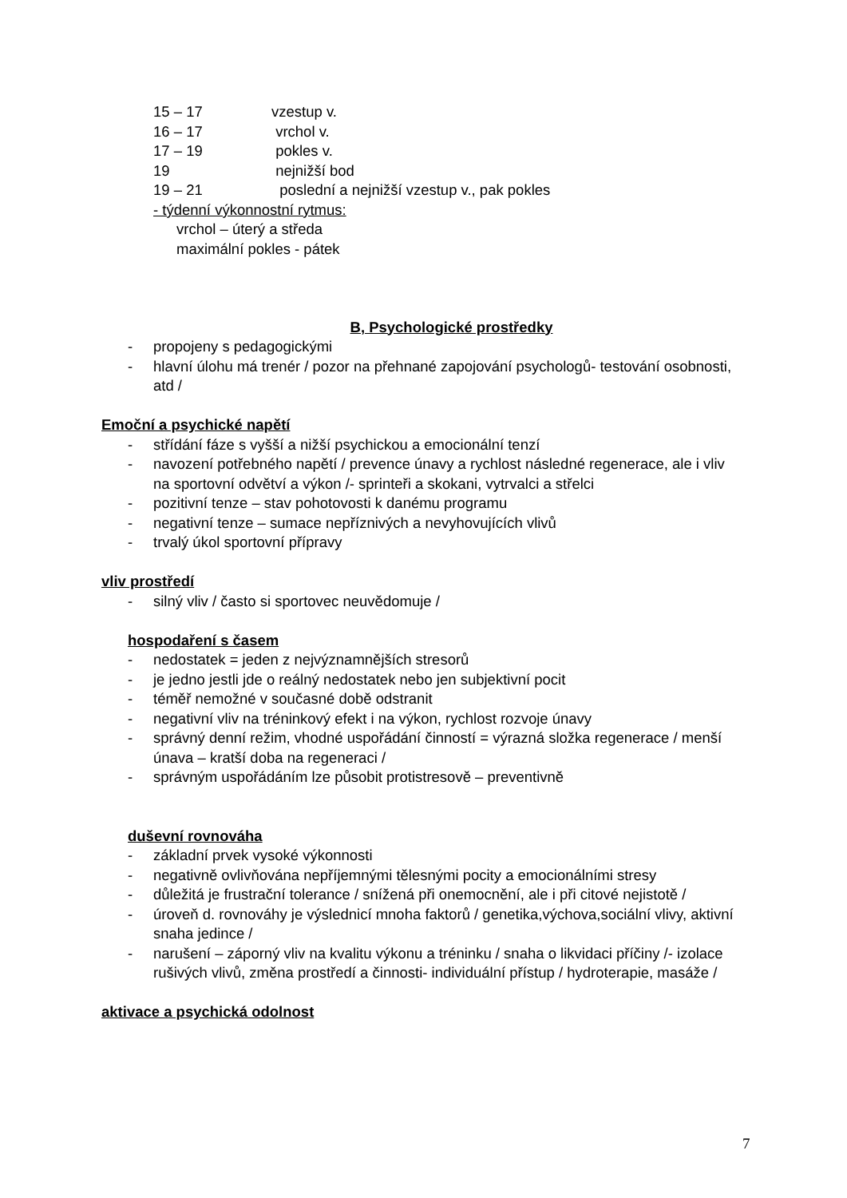15 – 17 vzestup v.
16 – 17 vrchol v.
17 – 19 pokles v.
19 nejnižší bod
19 – 21 poslední a nejnižší vzestup v., pak pokles
- týdenní výkonnostní rytmus:
vrchol – úterý a středa
maximální pokles - pátek
B, Psychologické prostředky
- propojeny s pedagogickými
- hlavní úlohu má trenér / pozor na přehnané zapojování psychologů- testování osobnosti, atd /
Emoční a psychické napětí
- střídání fáze s vyšší a nižší psychickou a emocionální tenzí
- navození potřebného napětí / prevence únavy a rychlost následné regenerace, ale i vliv na sportovní odvětví a výkon /- sprinteři a skokani, vytrvalci a střelci
- pozitivní tenze – stav pohotovosti k danému programu
- negativní tenze – sumace nepříznivých a nevyhovujících vlivů
- trvalý úkol sportovní přípravy
vliv prostředí
- silný vliv / často si sportovec neuvědomuje /
hospodaření s časem
- nedostatek = jeden z nejvýznamnějších stresorů
- je jedno jestli jde o reálný nedostatek nebo jen subjektivní pocit
- téměř nemožné v současné době odstranit
- negativní vliv na tréninkový efekt i na výkon, rychlost rozvoje únavy
- správný denní režim, vhodné uspořádání činností = výrazná složka regenerace / menší únava – kratší doba na regeneraci /
- správným uspořádáním lze působit protistresově – preventivně
duševní rovnováha
- základní prvek vysoké výkonnosti
- negativně ovlivňována nepříjemnými tělesnými pocity a emocionálními stresy
- důležitá je frustrační tolerance / snížená při onemocnění, ale i při citové nejistotě /
- úroveň d. rovnováhy je výslednicí mnoha faktorů / genetika,výchova,sociální vlivy, aktivní snaha jedince /
- narušení – záporný vliv na kvalitu výkonu a tréninku / snaha o likvidaci příčiny /- izolace rušivých vlivů, změna prostředí a činnosti- individuální přístup / hydroterapie, masáže /
aktivace a psychická odolnost
7